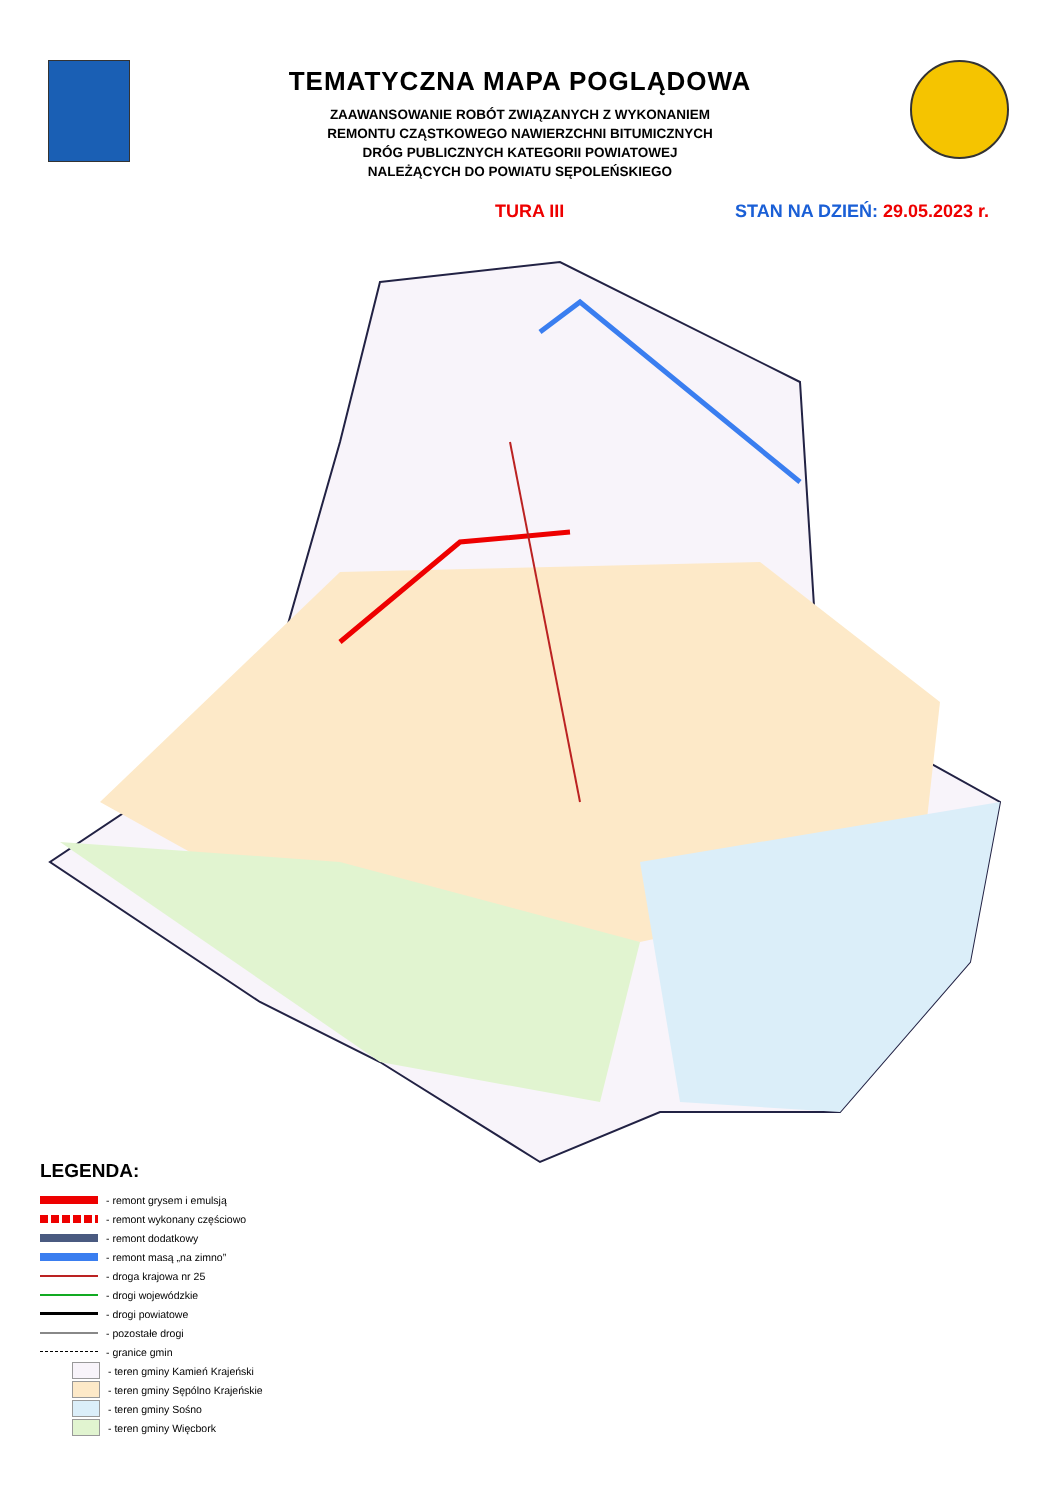TEMATYCZNA MAPA POGLĄDOWA
ZAAWANSOWANIE ROBÓT ZWIĄZANYCH Z WYKONANIEM
REMONTU CZĄSTKOWEGO NAWIERZCHNI BITUMICZNYCH
DRÓG PUBLICZNYCH KATEGORII POWIATOWEJ
NALEŻĄCYCH DO POWIATU SĘPOLEŃSKIEGO
TURA III STAN NA DZIEŃ: 29.05.2023 r.
LEGENDA:
- remont grysem i emulsją
- remont wykonany częściowo
- remont dodatkowy
- remont masą „na zimno”
- droga krajowa nr 25
- drogi wojewódzkie
- drogi powiatowe
- pozostałe drogi
- granice gmin
- teren gminy Kamień Krajeński
- teren gminy Sępólno Krajeńskie
- teren gminy Sośno
- teren gminy Więcbork